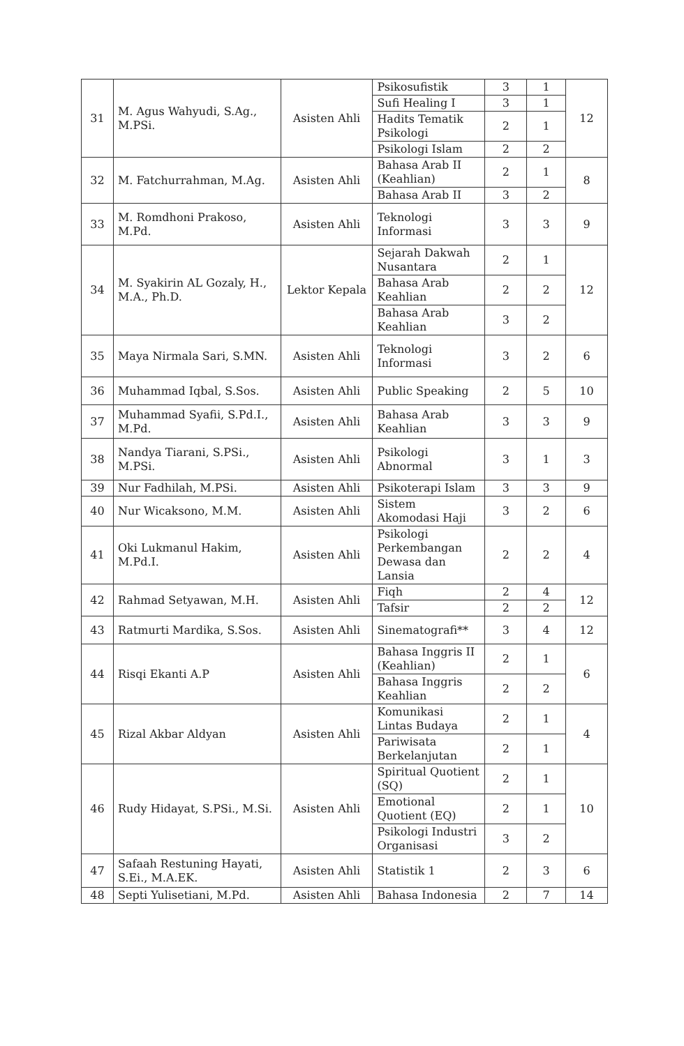| 31 | M. Agus Wahyudi, S.Ag., M.PSi. | Asisten Ahli | Psikosufistik | 3 | 1 | 12 |
| | | | Sufi Healing I | 3 | 1 | |
| | | | Hadits Tematik Psikologi | 2 | 1 | |
| | | | Psikologi Islam | 2 | 2 | |
| 32 | M. Fatchurrahman, M.Ag. | Asisten Ahli | Bahasa Arab II (Keahlian) | 2 | 1 | 8 |
| | | | Bahasa Arab II | 3 | 2 | |
| 33 | M. Romdhoni Prakoso, M.Pd. | Asisten Ahli | Teknologi Informasi | 3 | 3 | 9 |
| 34 | M. Syakirin AL Gozaly, H., M.A., Ph.D. | Lektor Kepala | Sejarah Dakwah Nusantara | 2 | 1 | 12 |
| | | | Bahasa Arab Keahlian | 2 | 2 | |
| | | | Bahasa Arab Keahlian | 3 | 2 | |
| 35 | Maya Nirmala Sari, S.MN. | Asisten Ahli | Teknologi Informasi | 3 | 2 | 6 |
| 36 | Muhammad Iqbal, S.Sos. | Asisten Ahli | Public Speaking | 2 | 5 | 10 |
| 37 | Muhammad Syafii, S.Pd.I., M.Pd. | Asisten Ahli | Bahasa Arab Keahlian | 3 | 3 | 9 |
| 38 | Nandya Tiarani, S.PSi., M.PSi. | Asisten Ahli | Psikologi Abnormal | 3 | 1 | 3 |
| 39 | Nur Fadhilah, M.PSi. | Asisten Ahli | Psikoterapi Islam | 3 | 3 | 9 |
| 40 | Nur Wicaksono, M.M. | Asisten Ahli | Sistem Akomodasi Haji | 3 | 2 | 6 |
| 41 | Oki Lukmanul Hakim, M.Pd.I. | Asisten Ahli | Psikologi Perkembangan Dewasa dan Lansia | 2 | 2 | 4 |
| 42 | Rahmad Setyawan, M.H. | Asisten Ahli | Fiqh | 2 | 4 | 12 |
| | | | Tafsir | 2 | 2 | |
| 43 | Ratmurti Mardika, S.Sos. | Asisten Ahli | Sinematografi** | 3 | 4 | 12 |
| 44 | Risqi Ekanti A.P | Asisten Ahli | Bahasa Inggris II (Keahlian) | 2 | 1 | 6 |
| | | | Bahasa Inggris Keahlian | 2 | 2 | |
| 45 | Rizal Akbar Aldyan | Asisten Ahli | Komunikasi Lintas Budaya | 2 | 1 | 4 |
| | | | Pariwisata Berkelanjutan | 2 | 1 | |
| 46 | Rudy Hidayat, S.PSi., M.Si. | Asisten Ahli | Spiritual Quotient (SQ) | 2 | 1 | 10 |
| | | | Emotional Quotient (EQ) | 2 | 1 | |
| | | | Psikologi Industri Organisasi | 3 | 2 | |
| 47 | Safaah Restuning Hayati, S.Ei., M.A.EK. | Asisten Ahli | Statistik 1 | 2 | 3 | 6 |
| 48 | Septi Yulisetiani, M.Pd. | Asisten Ahli | Bahasa Indonesia | 2 | 7 | 14 |